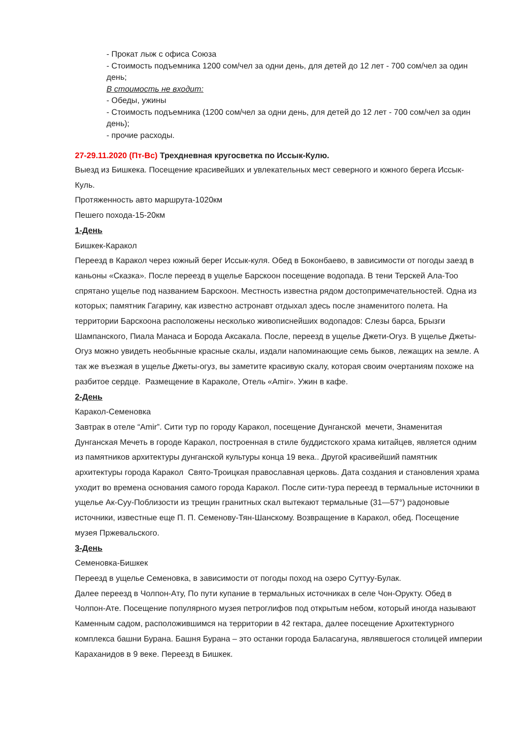- Прокат лыж с офиса Союза
- Стоимость подъемника 1200 сом/чел за одни день, для детей до 12 лет - 700 сом/чел за один день;
В стоимость не входит:
- Обеды, ужины
- Стоимость подъемника (1200 сом/чел за одни день, для детей до 12 лет - 700 сом/чел за один день);
- прочие расходы.
27-29.11.2020 (Пт-Вс) Трехдневная кругосветка по Иссык-Кулю.
Выезд из Бишкека. Посещение красивейших и увлекательных мест северного и южного берега Иссык-Куль.
Протяженность авто маршрута-1020км
Пешего похода-15-20км
1-День
Бишкек-Каракол
Переезд в Каракол через южный берег Иссык-куля. Обед в Боконбаево, в зависимости от погоды заезд в каньоны «Сказка». После переезд в ущелье Барскоон посещение водопада. В тени Терскей Ала-Тоо спрятано ущелье под названием Барскоон. Местность известна рядом достопримечательностей. Одна из которых; памятник Гагарину, как известно астронавт отдыхал здесь после знаменитого полета. На территории Барскоона расположены несколько живописнейших водопадов: Слезы барса, Брызги Шампанского, Пиала Манаса и Борода Аксакала. После, переезд в ущелье Джети-Огуз. В ущелье Джеты-Огуз можно увидеть необычные красные скалы, издали напоминающие семь быков, лежащих на земле. А так же въезжая в ущелье Джеты-огуз, вы заметите красивую скалу, которая своим очертаниям похоже на разбитое сердце. Размещение в Караколе, Отель «Amir». Ужин в кафе.
2-День
Каракол-Семеновка
Завтрак в отеле “Amir”. Сити тур по городу Каракол, посещение Дунганской мечети, Знаменитая Дунганская Мечеть в городе Каракол, построенная в стиле буддистского храма китайцев, является одним из памятников архитектуры дунганской культуры конца 19 века.. Другой красивейший памятник архитектуры города Каракол Свято-Троицкая православная церковь. Дата создания и становления храма уходит во времена основания самого города Каракол. После сити-тура переезд в термальные источники в ущелье Ак-Суу-Поблизости из трещин гранитных скал вытекают термальные (31—57°) радоновые источники, известные еще П. П. Семенову-Тян-Шанскому. Возвращение в Каракол, обед. Посещение музея Пржевальского.
3-День
Семеновка-Бишкек
Переезд в ущелье Семеновка, в зависимости от погоды поход на озеро Суттуу-Булак.
Далее переезд в Чолпон-Ату, По пути купание в термальных источниках в селе Чон-Орукту. Обед в Чолпон-Ате. Посещение популярного музея петроглифов под открытым небом, который иногда называют Каменным садом, расположившимся на территории в 42 гектара, далее посещение Архитектурного комплекса башни Бурана. Башня Бурана – это останки города Баласагуна, являвшегося столицей империи Караханидов в 9 веке. Переезд в Бишкек.